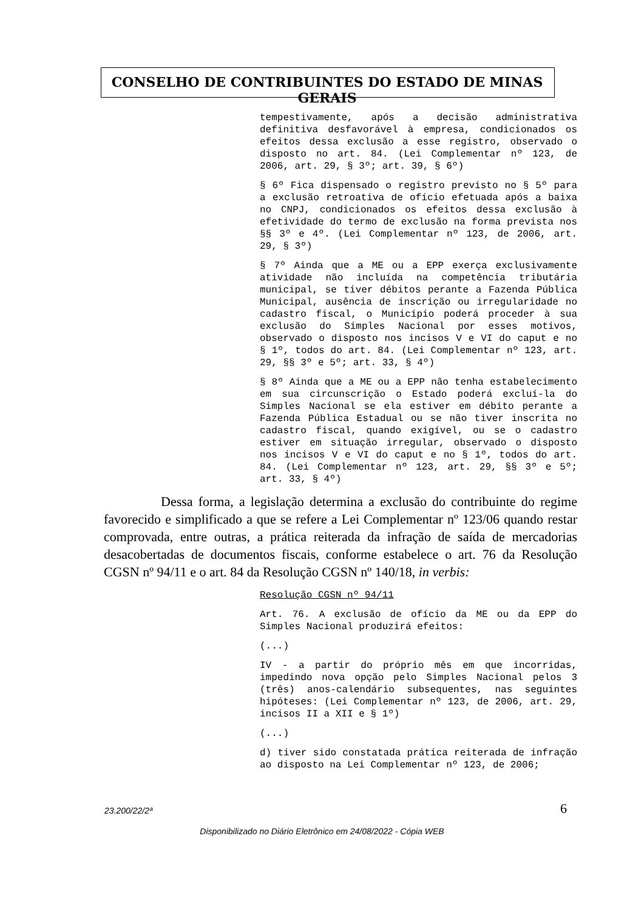CONSELHO DE CONTRIBUINTES DO ESTADO DE MINAS GERAIS
tempestivamente, após a decisão administrativa definitiva desfavorável à empresa, condicionados os efeitos dessa exclusão a esse registro, observado o disposto no art. 84. (Lei Complementar nº 123, de 2006, art. 29, § 3º; art. 39, § 6º)
§ 6º Fica dispensado o registro previsto no § 5º para a exclusão retroativa de ofício efetuada após a baixa no CNPJ, condicionados os efeitos dessa exclusão à efetividade do termo de exclusão na forma prevista nos §§ 3º e 4º. (Lei Complementar nº 123, de 2006, art. 29, § 3º)
§ 7º Ainda que a ME ou a EPP exerça exclusivamente atividade não incluída na competência tributária municipal, se tiver débitos perante a Fazenda Pública Municipal, ausência de inscrição ou irregularidade no cadastro fiscal, o Município poderá proceder à sua exclusão do Simples Nacional por esses motivos, observado o disposto nos incisos V e VI do caput e no § 1º, todos do art. 84. (Lei Complementar nº 123, art. 29, §§ 3º e 5º; art. 33, § 4º)
§ 8º Ainda que a ME ou a EPP não tenha estabelecimento em sua circunscrição o Estado poderá excluí-la do Simples Nacional se ela estiver em débito perante a Fazenda Pública Estadual ou se não tiver inscrita no cadastro fiscal, quando exigível, ou se o cadastro estiver em situação irregular, observado o disposto nos incisos V e VI do caput e no § 1º, todos do art. 84. (Lei Complementar nº 123, art. 29, §§ 3º e 5º; art. 33, § 4º)
Dessa forma, a legislação determina a exclusão do contribuinte do regime favorecido e simplificado a que se refere a Lei Complementar nº 123/06 quando restar comprovada, entre outras, a prática reiterada da infração de saída de mercadorias desacobertadas de documentos fiscais, conforme estabelece o art. 76 da Resolução CGSN nº 94/11 e o art. 84 da Resolução CGSN nº 140/18, in verbis:
Resolução CGSN nº 94/11
Art. 76. A exclusão de ofício da ME ou da EPP do Simples Nacional produzirá efeitos:
(...)
IV - a partir do próprio mês em que incorridas, impedindo nova opção pelo Simples Nacional pelos 3 (três) anos-calendário subsequentes, nas seguintes hipóteses: (Lei Complementar nº 123, de 2006, art. 29, incisos II a XII e § 1º)
(...)
d) tiver sido constatada prática reiterada de infração ao disposto na Lei Complementar nº 123, de 2006;
23.200/22/2ª 6
Disponibilizado no Diário Eletrônico em 24/08/2022 - Cópia WEB